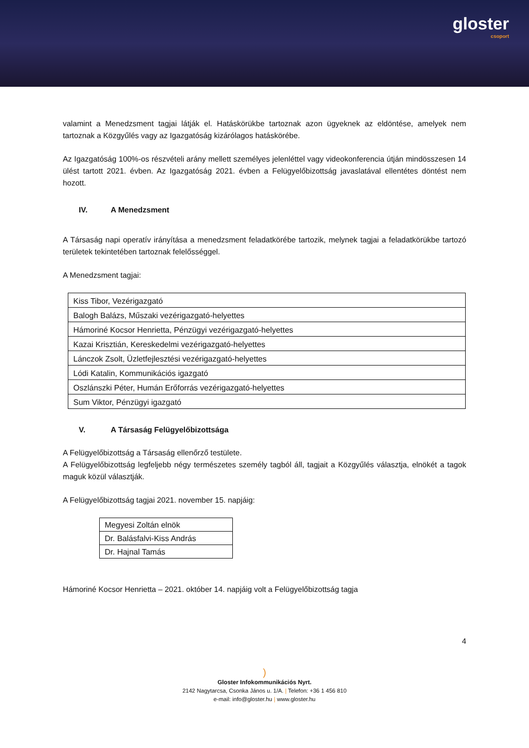gloster
csoport
valamint a Menedzsment tagjai látják el. Hatáskörükbe tartoznak azon ügyeknek az eldöntése, amelyek nem tartoznak a Közgyűlés vagy az Igazgatóság kizárólagos hatáskörébe.
Az Igazgatóság 100%-os részvételi arány mellett személyes jelenléttel vagy videokonferencia útján mindösszesen 14 ülést tartott 2021. évben. Az Igazgatóság 2021. évben a Felügyelőbizottság javaslatával ellentétes döntést nem hozott.
IV. A Menedzsment
A Társaság napi operatív irányítása a menedzsment feladatkörébe tartozik, melynek tagjai a feladatkörükbe tartozó területek tekintetében tartoznak felelősséggel.
A Menedzsment tagjai:
| Kiss Tibor, Vezérigazgató |
| Balogh Balázs, Műszaki vezérigazgató-helyettes |
| Hámoriné Kocsor Henrietta, Pénzügyi vezérigazgató-helyettes |
| Kazai Krisztián, Kereskedelmi vezérigazgató-helyettes |
| Lánczok Zsolt, Üzletfejlesztési vezérigazgató-helyettes |
| Lódi Katalin, Kommunikációs igazgató |
| Oszlánszki Péter, Humán Erőforrás vezérigazgató-helyettes |
| Sum Viktor, Pénzügyi igazgató |
V. A Társaság Felügyelőbizottsága
A Felügyelőbizottság a Társaság ellenőrző testülete.
A Felügyelőbizottság legfeljebb négy természetes személy tagból áll, tagjait a Közgyűlés választja, elnökét a tagok maguk közül választják.
A Felügyelőbizottság tagjai 2021. november 15. napjáig:
| Megyesi Zoltán elnök |
| Dr. Balásfalvi-Kiss András |
| Dr. Hajnal Tamás |
Hámoriné Kocsor Henrietta – 2021. október 14. napjáig volt a Felügyelőbizottság tagja
4
)
Gloster Infokommunikációs Nyrt.
2142 Nagytarcsa, Csonka János u. 1/A. | Telefon: +36 1 456 810
e-mail: info@gloster.hu | www.gloster.hu